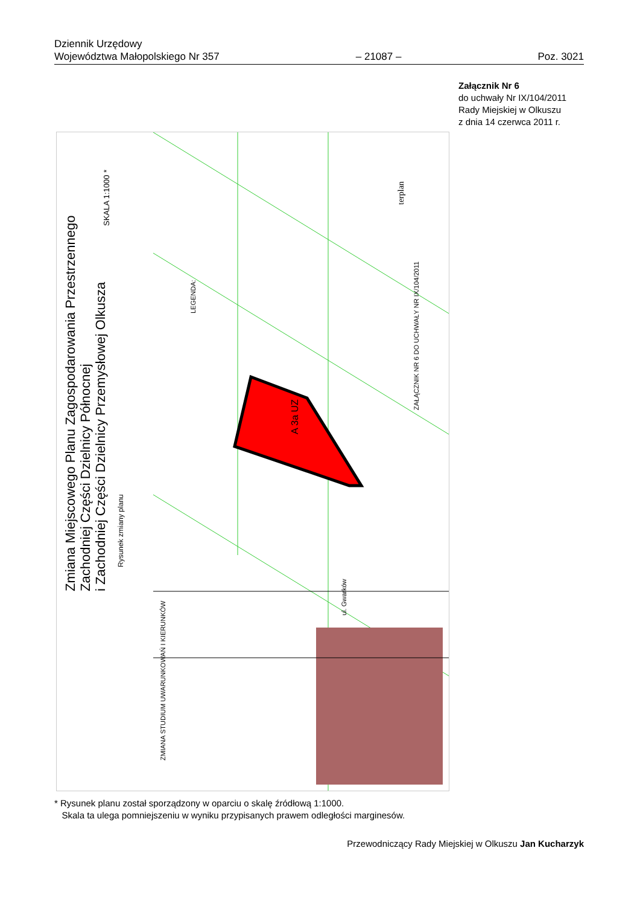Dziennik Urzędowy
Województwa Małopolskiego Nr 357
– 21087 –
Poz. 3021
Załącznik Nr 6
do uchwały Nr IX/104/2011
Rady Miejskiej w Olkuszu
z dnia 14 czerwca 2011 r.
Zmiana Miejscowego Planu Zagospodarowania Przestrzennego
Zachodniej Części Dzielnicy Północnej
i Zachodniej Części Dzielnicy Przemysłowej Olkusza
Rysunek zmiany planu
SKALA 1:1000 *
LEGENDA:
A 3a UZ
ZAŁĄCZNIK NR 6 DO UCHWAŁY NR IX/104/2011
terplan
ZMIANA STUDIUM UWARUNKOWAŃ I KIERUNKÓW
ul. Gwarków
* Rysunek planu został sporządzony w oparciu o skalę źródłową 1:1000.
Skala ta ulega pomniejszeniu w wyniku przypisanych prawem odległości marginesów.
Przewodniczący Rady Miejskiej w Olkuszu Jan Kucharzyk